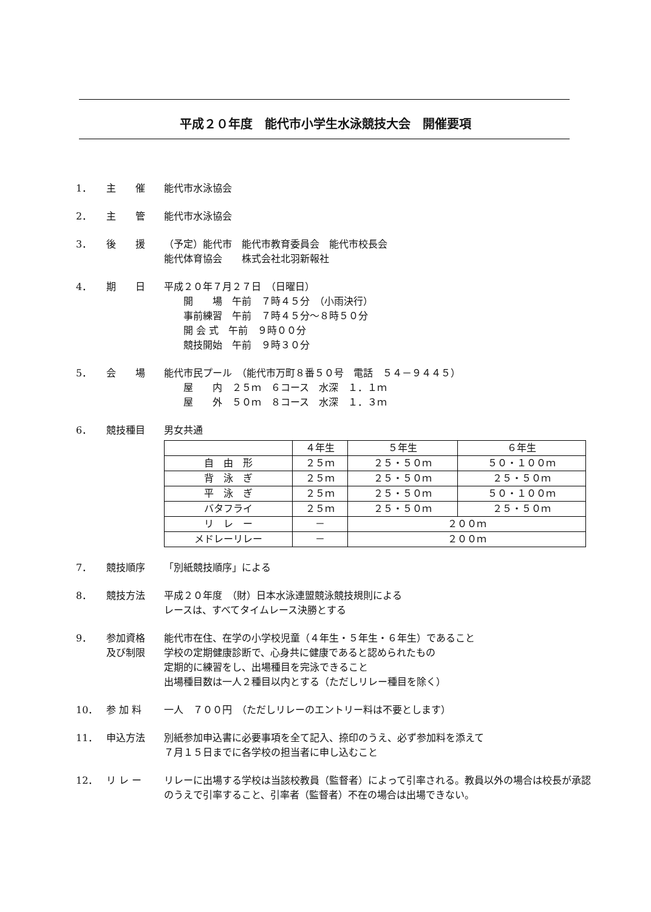平成２０年度　能代市小学生水泳競技大会　開催要項
1． 主　　催 能代市水泳協会
2． 主　　管 能代市水泳協会
3． 後　　援 （予定）能代市　能代市教育委員会　能代市校長会
能代体育協会　　株式会社北羽新報社
4． 期　　日 平成２０年７月２７日　（日曜日）
　　開　　場　午前　７時４５分　（小雨決行）
　　事前練習　午前　７時４５分〜８時５０分
　　開 会 式　午前　９時００分
　　競技開始　午前　９時３０分
5． 会　　場 能代市民プール　（能代市万町８番５０号　電話　５４－９４４５）
　　屋　　内　２５ｍ　６コース　水深　１．１ｍ
　　屋　　外　５０ｍ　８コース　水深　１．３ｍ
6． 競技種目 男女共通
| | ４年生 | ５年生 | ６年生 |
| --- | --- | --- | --- |
| 自 由 形 | ２５ｍ | ２５・５０ｍ | ５０・１００ｍ |
| 背 泳 ぎ | ２５ｍ | ２５・５０ｍ | ２５・５０ｍ |
| 平 泳 ぎ | ２５ｍ | ２５・５０ｍ | ５０・１００ｍ |
| バタフライ | ２５ｍ | ２５・５０ｍ | ２５・５０ｍ |
| リ レ ー | － | ２００ｍ | |
| メドレーリレー | － | ２００ｍ | |
7． 競技順序 「別紙競技順序」による
8． 競技方法 平成２０年度　（財）日本水泳連盟競泳競技規則による
レースは、すべてタイムレース決勝とする
9． 参加資格
及び制限
能代市在住、在学の小学校児童（４年生・５年生・６年生）であること
学校の定期健康診断で、心身共に健康であると認められたもの
定期的に練習をし、出場種目を完泳できること
出場種目数は一人２種目以内とする（ただしリレー種目を除く）
10． 参 加 料 一人　７００円　（ただしリレーのエントリー料は不要とします）
11． 申込方法 別紙参加申込書に必要事項を全て記入、捺印のうえ、必ず参加料を添えて
７月１５日までに各学校の担当者に申し込むこと
12． リ レ ー リレーに出場する学校は当該校教員（監督者）によって引率される。教員以外の場合は校長が承認のうえで引率すること、引率者（監督者）不在の場合は出場できない。